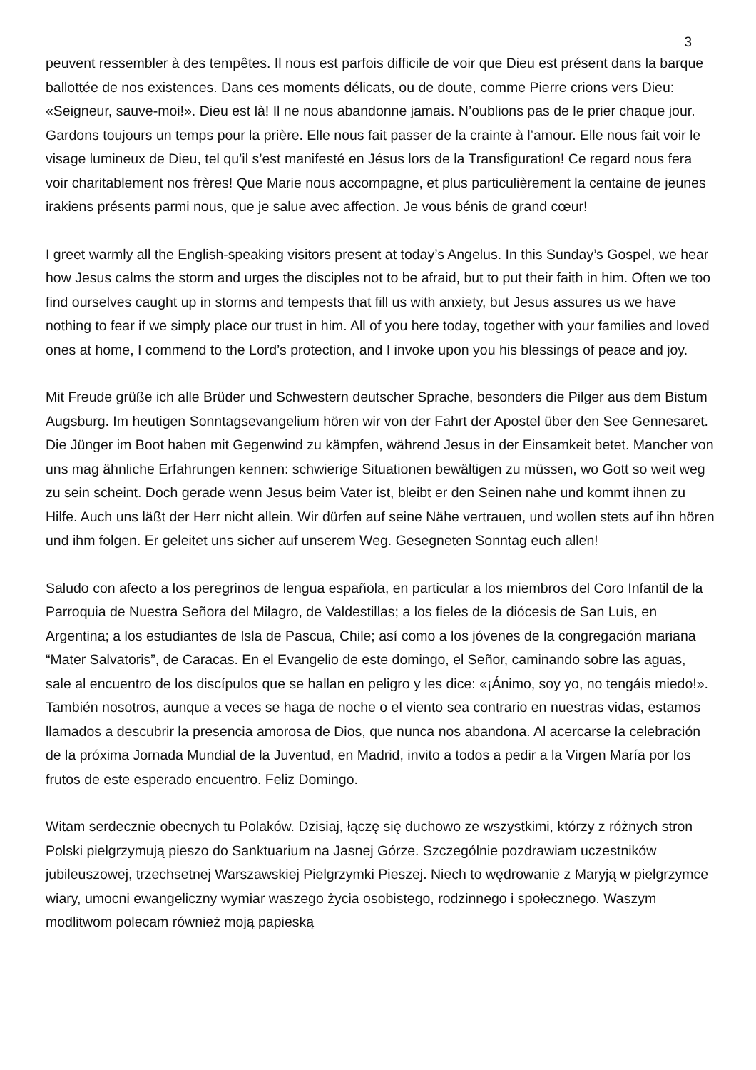3
peuvent ressembler à des tempêtes. Il nous est parfois difficile de voir que Dieu est présent dans la barque ballottée de nos existences. Dans ces moments délicats, ou de doute, comme Pierre crions vers Dieu: «Seigneur, sauve-moi!». Dieu est là! Il ne nous abandonne jamais. N’oublions pas de le prier chaque jour. Gardons toujours un temps pour la prière. Elle nous fait passer de la crainte à l’amour. Elle nous fait voir le visage lumineux de Dieu, tel qu’il s’est manifesté en Jésus lors de la Transfiguration! Ce regard nous fera voir charitablement nos frères! Que Marie nous accompagne, et plus particulièrement la centaine de jeunes irakiens présents parmi nous, que je salue avec affection. Je vous bénis de grand cœur!
I greet warmly all the English-speaking visitors present at today’s Angelus. In this Sunday’s Gospel, we hear how Jesus calms the storm and urges the disciples not to be afraid, but to put their faith in him. Often we too find ourselves caught up in storms and tempests that fill us with anxiety, but Jesus assures us we have nothing to fear if we simply place our trust in him. All of you here today, together with your families and loved ones at home, I commend to the Lord’s protection, and I invoke upon you his blessings of peace and joy.
Mit Freude grüße ich alle Brüder und Schwestern deutscher Sprache, besonders die Pilger aus dem Bistum Augsburg. Im heutigen Sonntagsevangelium hören wir von der Fahrt der Apostel über den See Gennesaret. Die Jünger im Boot haben mit Gegenwind zu kämpfen, während Jesus in der Einsamkeit betet. Mancher von uns mag ähnliche Erfahrungen kennen: schwierige Situationen bewältigen zu müssen, wo Gott so weit weg zu sein scheint. Doch gerade wenn Jesus beim Vater ist, bleibt er den Seinen nahe und kommt ihnen zu Hilfe. Auch uns läßt der Herr nicht allein. Wir dürfen auf seine Nähe vertrauen, und wollen stets auf ihn hören und ihm folgen. Er geleitet uns sicher auf unserem Weg. Gesegneten Sonntag euch allen!
Saludo con afecto a los peregrinos de lengua española, en particular a los miembros del Coro Infantil de la Parroquia de Nuestra Señora del Milagro, de Valdestillas; a los fieles de la diócesis de San Luis, en Argentina; a los estudiantes de Isla de Pascua, Chile; así como a los jóvenes de la congregación mariana “Mater Salvatoris”, de Caracas. En el Evangelio de este domingo, el Señor, caminando sobre las aguas, sale al encuentro de los discípulos que se hallan en peligro y les dice: «¡Ánimo, soy yo, no tengáis miedo!». También nosotros, aunque a veces se haga de noche o el viento sea contrario en nuestras vidas, estamos llamados a descubrir la presencia amorosa de Dios, que nunca nos abandona. Al acercarse la celebración de la próxima Jornada Mundial de la Juventud, en Madrid, invito a todos a pedir a la Virgen María por los frutos de este esperado encuentro. Feliz Domingo.
Witam serdecznie obecnych tu Polaków. Dzisiaj, łączę się duchowo ze wszystkimi, którzy z różnych stron Polski pielgrzymują pieszo do Sanktuarium na Jasnej Górze. Szczególnie pozdrawiam uczestników jubileuszowej, trzechsetnej Warszawskiej Pielgrzymki Pieszej. Niech to wędrowanie z Maryją w pielgrzymce wiary, umocni ewangeliczny wymiar waszego życia osobistego, rodzinnego i społecznego. Waszym modlitwom polecam również moją papieską